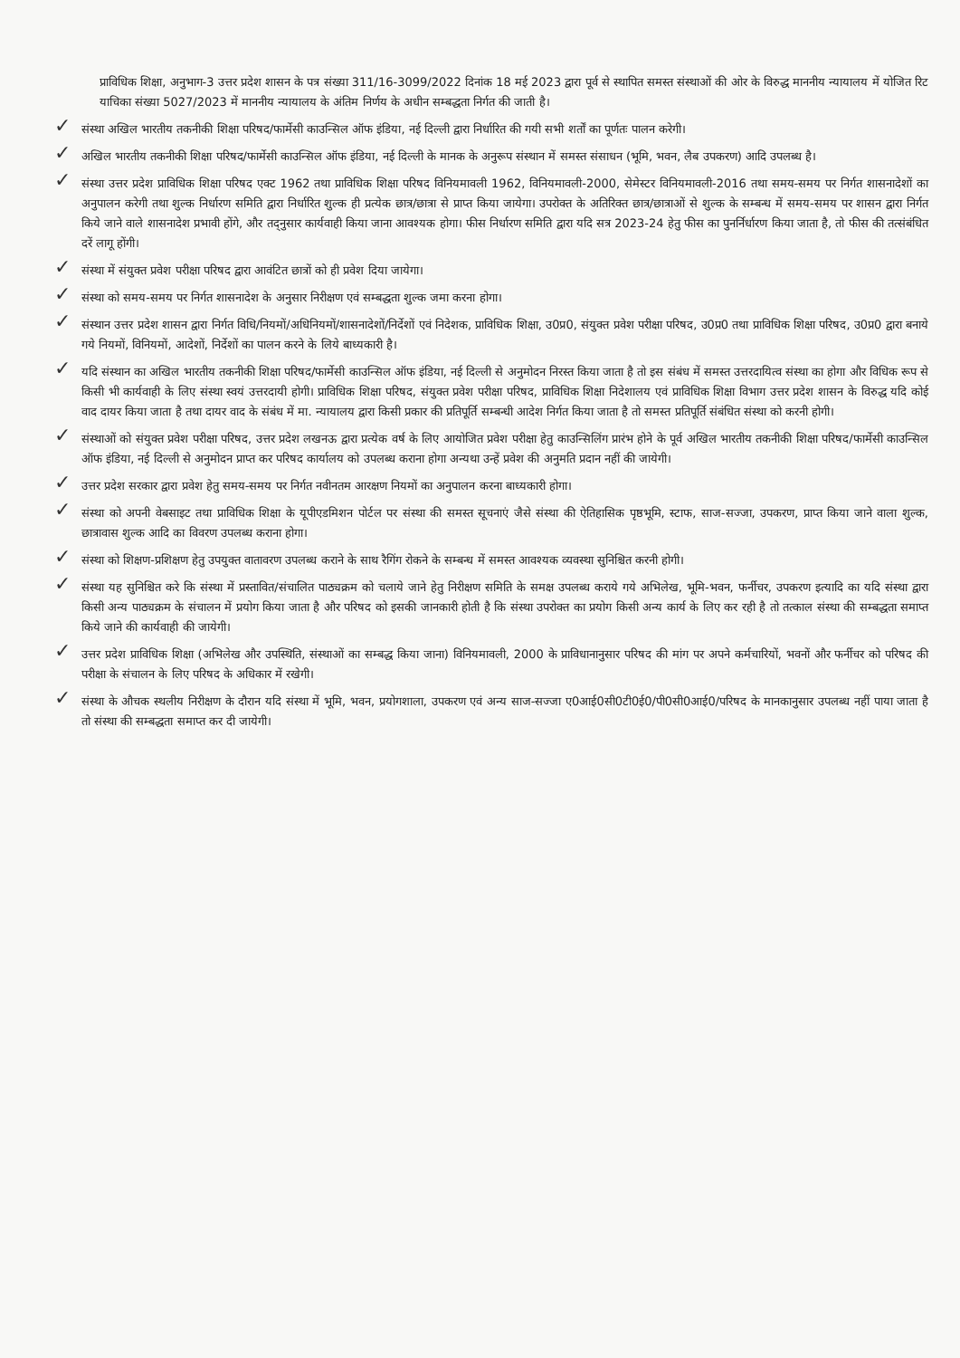प्राविधिक शिक्षा, अनुभाग-3 उत्तर प्रदेश शासन के पत्र संख्या 311/16-3099/2022 दिनांक 18 मई 2023 द्वारा पूर्व से स्थापित समस्त संस्थाओं की ओर के विरुद्ध माननीय न्यायालय में योजित रिट याचिका संख्या 5027/2023 में माननीय न्यायालय के अंतिम निर्णय के अधीन सम्बद्धता निर्गत की जाती है।
✓ संस्था अखिल भारतीय तकनीकी शिक्षा परिषद/फार्मेसी काउन्सिल ऑफ इंडिया, नई दिल्ली द्वारा निर्धारित की गयी सभी शर्तों का पूर्णतः पालन करेगी।
✓ अखिल भारतीय तकनीकी शिक्षा परिषद/फार्मेसी काउन्सिल ऑफ इंडिया, नई दिल्ली के मानक के अनुरूप संस्थान में समस्त संसाधन (भूमि, भवन, लैब उपकरण) आदि उपलब्ध है।
✓ संस्था उत्तर प्रदेश प्राविधिक शिक्षा परिषद एक्ट 1962 तथा प्राविधिक शिक्षा परिषद विनियमावली 1962, विनियमावली-2000, सेमेस्टर विनियमावली-2016 तथा समय-समय पर निर्गत शासनादेशों का अनुपालन करेगी तथा शुल्क निर्धारण समिति द्वारा निर्धारित शुल्क ही प्रत्येक छात्र/छात्रा से प्राप्त किया जायेगा। उपरोक्त के अतिरिक्त छात्र/छात्राओं से शुल्क के सम्बन्ध में समय-समय पर शासन द्वारा निर्गत किये जाने वाले शासनादेश प्रभावी होंगे, और तद्नुसार कार्यवाही किया जाना आवश्यक होगा। फीस निर्धारण समिति द्वारा यदि सत्र 2023-24 हेतु फीस का पुनर्निर्धारण किया जाता है, तो फीस की तत्संबंधित दरें लागू होंगी।
✓ संस्था में संयुक्त प्रवेश परीक्षा परिषद द्वारा आवंटित छात्रों को ही प्रवेश दिया जायेगा।
✓ संस्था को समय-समय पर निर्गत शासनादेश के अनुसार निरीक्षण एवं सम्बद्धता शुल्क जमा करना होगा।
✓ संस्थान उत्तर प्रदेश शासन द्वारा निर्गत विधि/नियमों/अधिनियमों/शासनादेशों/निर्देशों एवं निदेशक, प्राविधिक शिक्षा, उ0प्र0, संयुक्त प्रवेश परीक्षा परिषद, उ0प्र0 तथा प्राविधिक शिक्षा परिषद, उ0प्र0 द्वारा बनाये गये नियमों, विनियमों, आदेशों, निर्देशों का पालन करने के लिये बाध्यकारी है।
✓ यदि संस्थान का अखिल भारतीय तकनीकी शिक्षा परिषद/फार्मेसी काउन्सिल ऑफ इंडिया, नई दिल्ली से अनुमोदन निरस्त किया जाता है तो इस संबंध में समस्त उत्तरदायित्व संस्था का होगा और विधिक रूप से किसी भी कार्यवाही के लिए संस्था स्वयं उत्तरदायी होगी। प्राविधिक शिक्षा परिषद, संयुक्त प्रवेश परीक्षा परिषद, प्राविधिक शिक्षा निदेशालय एवं प्राविधिक शिक्षा विभाग उत्तर प्रदेश शासन के विरुद्ध यदि कोई वाद दायर किया जाता है तथा दायर वाद के संबंध में मा. न्यायालय द्वारा किसी प्रकार की प्रतिपूर्ति सम्बन्धी आदेश निर्गत किया जाता है तो समस्त प्रतिपूर्ति संबंधित संस्था को करनी होगी।
✓ संस्थाओं को संयुक्त प्रवेश परीक्षा परिषद, उत्तर प्रदेश लखनऊ द्वारा प्रत्येक वर्ष के लिए आयोजित प्रवेश परीक्षा हेतु काउन्सिलिंग प्रारंभ होने के पूर्व अखिल भारतीय तकनीकी शिक्षा परिषद/फार्मेसी काउन्सिल ऑफ इंडिया, नई दिल्ली से अनुमोदन प्राप्त कर परिषद कार्यालय को उपलब्ध कराना होगा अन्यथा उन्हें प्रवेश की अनुमति प्रदान नहीं की जायेगी।
✓ उत्तर प्रदेश सरकार द्वारा प्रवेश हेतु समय-समय पर निर्गत नवीनतम आरक्षण नियमों का अनुपालन करना बाध्यकारी होगा।
✓ संस्था को अपनी वेबसाइट तथा प्राविधिक शिक्षा के यूपीएडमिशन पोर्टल पर संस्था की समस्त सूचनाएं जैसे संस्था की ऐतिहासिक पृष्ठभूमि, स्टाफ, साज-सज्जा, उपकरण, प्राप्त किया जाने वाला शुल्क, छात्रावास शुल्क आदि का विवरण उपलब्ध कराना होगा।
✓ संस्था को शिक्षण-प्रशिक्षण हेतु उपयुक्त वातावरण उपलब्ध कराने के साथ रैगिंग रोकने के सम्बन्ध में समस्त आवश्यक व्यवस्था सुनिश्चित करनी होगी।
✓ संस्था यह सुनिश्चित करे कि संस्था में प्रस्तावित/संचालित पाठ्यक्रम को चलाये जाने हेतु निरीक्षण समिति के समक्ष उपलब्ध कराये गये अभिलेख, भूमि-भवन, फर्नीचर, उपकरण इत्यादि का यदि संस्था द्वारा किसी अन्य पाठ्यक्रम के संचालन में प्रयोग किया जाता है और परिषद को इसकी जानकारी होती है कि संस्था उपरोक्त का प्रयोग किसी अन्य कार्य के लिए कर रही है तो तत्काल संस्था की सम्बद्धता समाप्त किये जाने की कार्यवाही की जायेगी।
✓ उत्तर प्रदेश प्राविधिक शिक्षा (अभिलेख और उपस्थिति, संस्थाओं का सम्बद्ध किया जाना) विनियमावली, 2000 के प्राविधानानुसार परिषद की मांग पर अपने कर्मचारियों, भवनों और फर्नीचर को परिषद की परीक्षा के संचालन के लिए परिषद के अधिकार में रखेगी।
✓ संस्था के औचक स्थलीय निरीक्षण के दौरान यदि संस्था में भूमि, भवन, प्रयोगशाला, उपकरण एवं अन्य साज-सज्जा ए0आई0सी0टी0ई0/पी0सी0आई0/परिषद के मानकानुसार उपलब्ध नहीं पाया जाता है तो संस्था की सम्बद्धता समाप्त कर दी जायेगी।